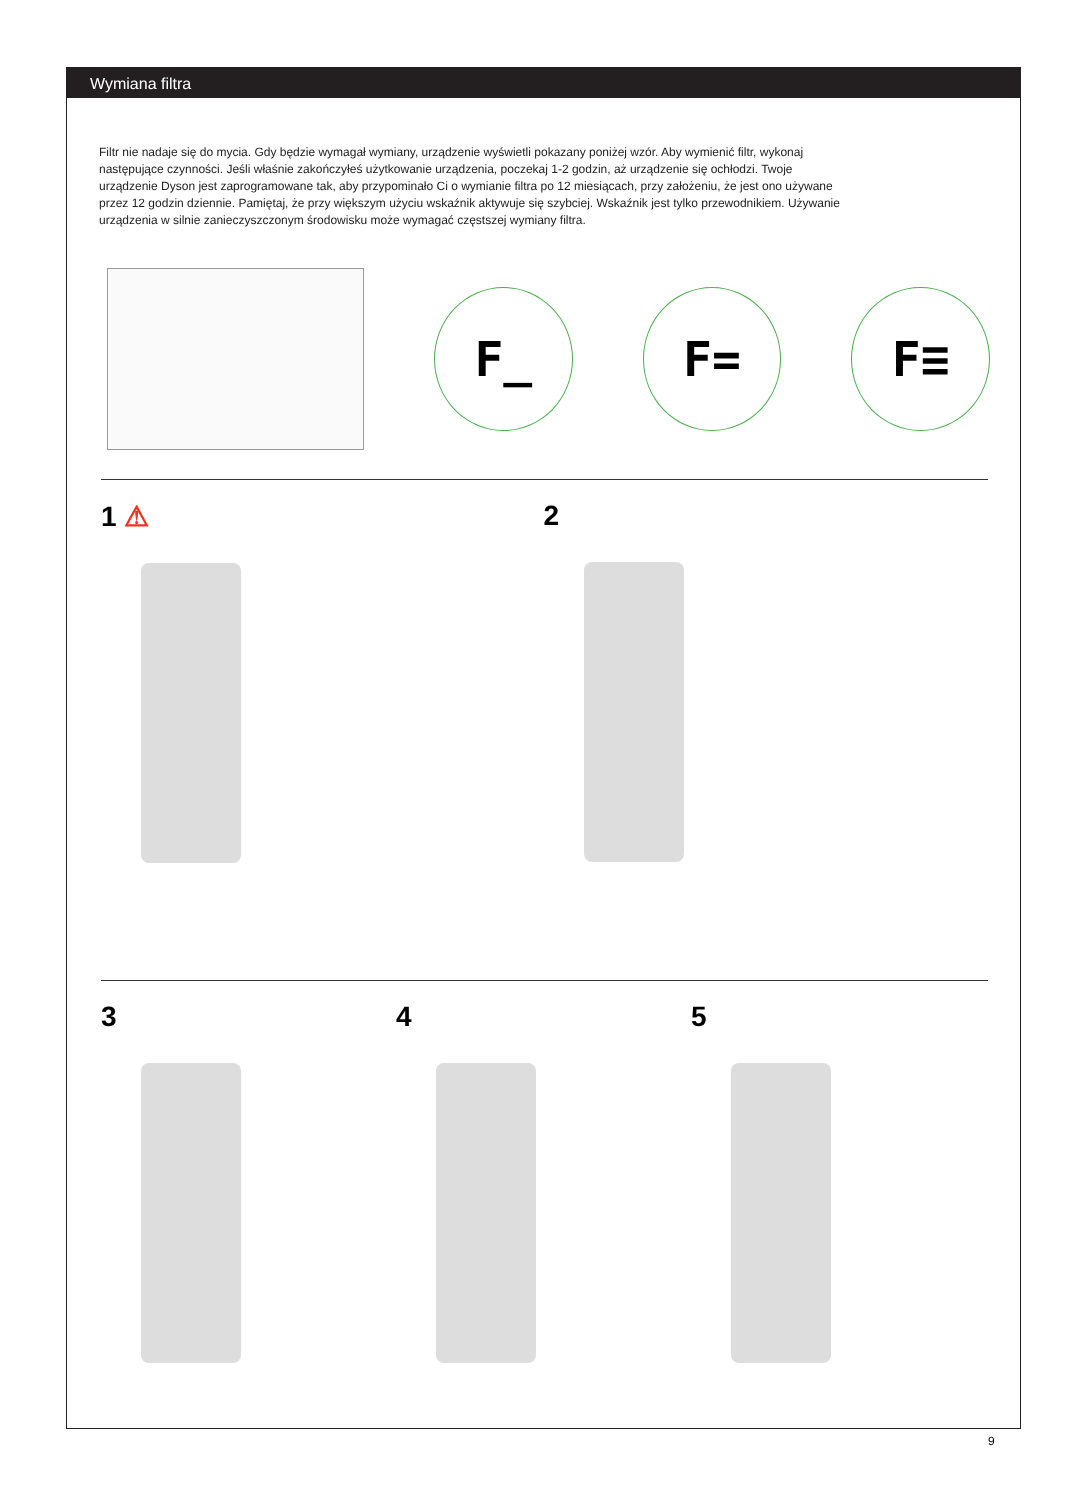Wymiana filtra
Filtr nie nadaje się do mycia. Gdy będzie wymagał wymiany, urządzenie wyświetli pokazany poniżej wzór. Aby wymienić filtr, wykonaj następujące czynności. Jeśli właśnie zakończyłeś użytkowanie urządzenia, poczekaj 1-2 godzin, aż urządzenie się ochłodzi. Twoje urządzenie Dyson jest zaprogramowane tak, aby przypominało Ci o wymianie filtra po 12 miesiącach, przy założeniu, że jest ono używane przez 12 godzin dziennie. Pamiętaj, że przy większym użyciu wskaźnik aktywuje się szybciej. Wskaźnik jest tylko przewodnikiem. Używanie urządzenia w silnie zanieczyszczonym środowisku może wymagać częstszej wymiany filtra.
F_ F= F≡
1 ⚠ 2
3 4 5
9